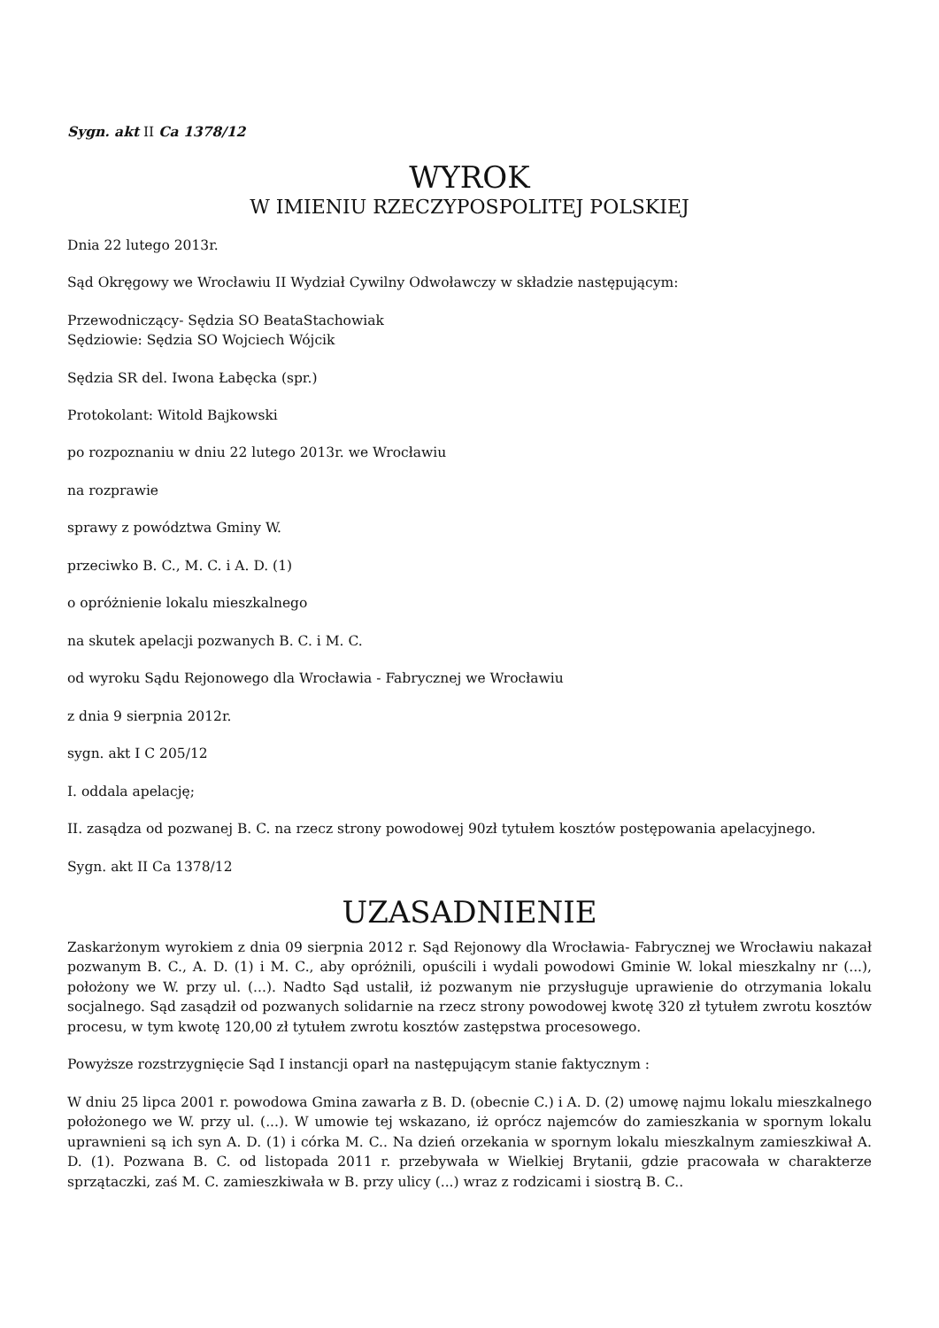Sygn. akt II Ca 1378/12
WYROK
W IMIENIU RZECZYPOSPOLITEJ POLSKIEJ
Dnia 22 lutego 2013r.
Sąd Okręgowy we Wrocławiu II Wydział Cywilny Odwoławczy w składzie następującym:
Przewodniczący- Sędzia SO BeataStachowiak
Sędziowie: Sędzia SO Wojciech Wójcik
Sędzia SR del. Iwona Łabęcka (spr.)
Protokolant: Witold Bajkowski
po rozpoznaniu w dniu 22 lutego 2013r. we Wrocławiu
na rozprawie
sprawy z powództwa Gminy W.
przeciwko B. C., M. C. i A. D. (1)
o opróżnienie lokalu mieszkalnego
na skutek apelacji pozwanych B. C. i M. C.
od wyroku Sądu Rejonowego dla Wrocławia - Fabrycznej we Wrocławiu
z dnia 9 sierpnia 2012r.
sygn. akt I C 205/12
I. oddala apelację;
II. zasądza od pozwanej B. C. na rzecz strony powodowej 90zł tytułem kosztów postępowania apelacyjnego.
Sygn. akt II Ca 1378/12
UZASADNIENIE
Zaskarżonym wyrokiem z dnia 09 sierpnia 2012 r. Sąd Rejonowy dla Wrocławia- Fabrycznej we Wrocławiu nakazał pozwanym B. C., A. D. (1) i M. C., aby opróżnili, opuścili i wydali powodowi Gminie W. lokal mieszkalny nr (...), położony we W. przy ul. (...). Nadto Sąd ustalił, iż pozwanym nie przysługuje uprawienie do otrzymania lokalu socjalnego. Sąd zasądził od pozwanych solidarnie na rzecz strony powodowej kwotę 320 zł tytułem zwrotu kosztów procesu, w tym kwotę 120,00 zł tytułem zwrotu kosztów zastępstwa procesowego.
Powyższe rozstrzygnięcie Sąd I instancji oparł na następującym stanie faktycznym :
W dniu 25 lipca 2001 r. powodowa Gmina zawarła z B. D. (obecnie C.) i A. D. (2) umowę najmu lokalu mieszkalnego położonego we W. przy ul. (...). W umowie tej wskazano, iż oprócz najemców do zamieszkania w spornym lokalu uprawnieni są ich syn A. D. (1) i córka M. C.. Na dzień orzekania w spornym lokalu mieszkalnym zamieszkiwał A. D. (1). Pozwana B. C. od listopada 2011 r. przebywała w Wielkiej Brytanii, gdzie pracowała w charakterze sprzątaczki, zaś M. C. zamieszkiwała w B. przy ulicy (...) wraz z rodzicami i siostrą B. C..